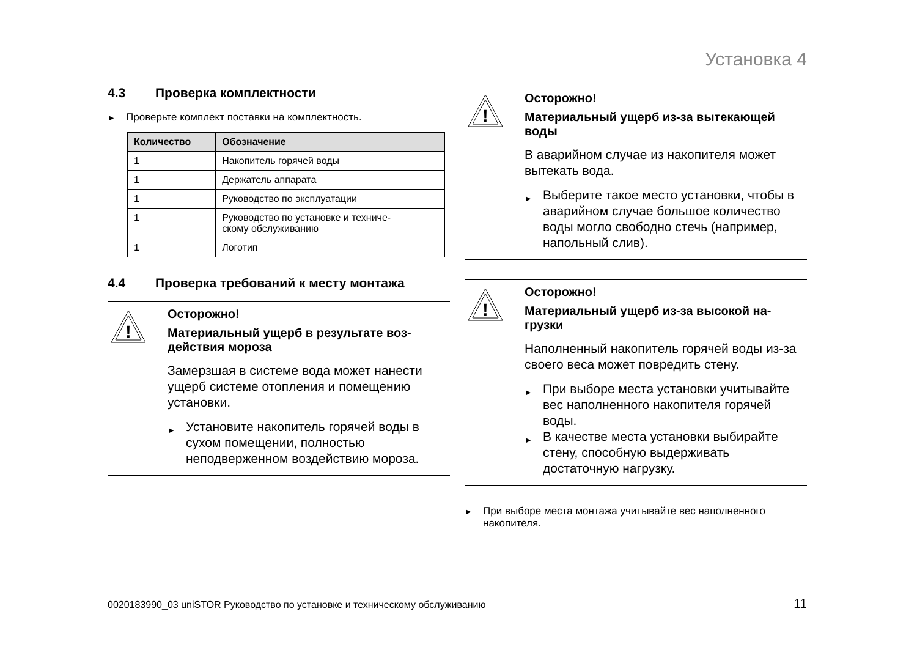Установка 4
4.3 Проверка комплектности
Проверьте комплект поставки на комплектность.
| Количество | Обозначение |
| --- | --- |
| 1 | Накопитель горячей воды |
| 1 | Держатель аппарата |
| 1 | Руководство по эксплуатации |
| 1 | Руководство по установке и техниче- скому обслуживанию |
| 1 | Логотип |
4.4 Проверка требований к месту монтажа
!
Осторожно!
Материальный ущерб в результате воз-
действия мороза
Замерзшая в системе вода может нанести ущерб системе отопления и помещению установки.
Установите накопитель горячей воды в сухом помещении, полностью неподверженном воздействию мороза.
!
Осторожно!
Материальный ущерб из-за вытекающей воды
В аварийном случае из накопителя может вытекать вода.
Выберите такое место установки, чтобы в аварийном случае большое количество воды могло свободно стечь (например, напольный слив).
!
Осторожно!
Материальный ущерб из-за высокой на-
грузки
Наполненный накопитель горячей воды из-за своего веса может повредить стену.
При выборе места установки учитывайте вес наполненного накопителя горячей воды.
В качестве места установки выбирайте стену, способную выдерживать достаточную нагрузку.
При выборе места монтажа учитывайте вес наполненного накопителя.
0020183990_03 uniSTOR Руководство по установке и техническому обслуживанию
11